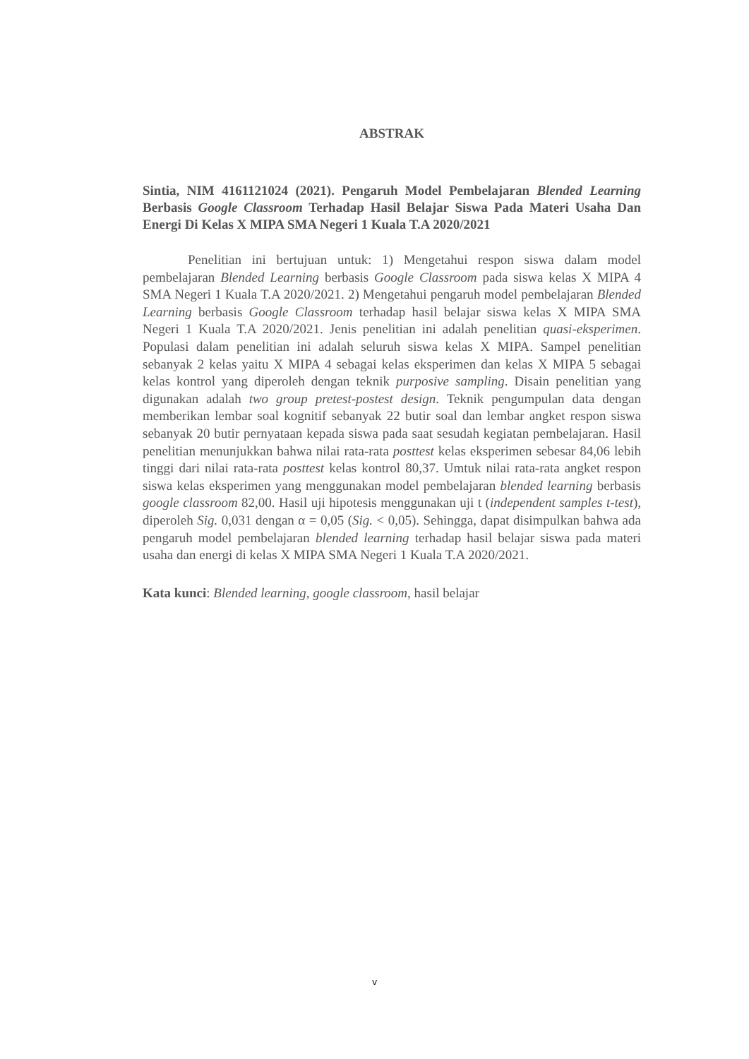ABSTRAK
Sintia, NIM 4161121024 (2021). Pengaruh Model Pembelajaran Blended Learning Berbasis Google Classroom Terhadap Hasil Belajar Siswa Pada Materi Usaha Dan Energi Di Kelas X MIPA SMA Negeri 1 Kuala T.A 2020/2021
Penelitian ini bertujuan untuk: 1) Mengetahui respon siswa dalam model pembelajaran Blended Learning berbasis Google Classroom pada siswa kelas X MIPA 4 SMA Negeri 1 Kuala T.A 2020/2021. 2) Mengetahui pengaruh model pembelajaran Blended Learning berbasis Google Classroom terhadap hasil belajar siswa kelas X MIPA SMA Negeri 1 Kuala T.A 2020/2021. Jenis penelitian ini adalah penelitian quasi-eksperimen. Populasi dalam penelitian ini adalah seluruh siswa kelas X MIPA. Sampel penelitian sebanyak 2 kelas yaitu X MIPA 4 sebagai kelas eksperimen dan kelas X MIPA 5 sebagai kelas kontrol yang diperoleh dengan teknik purposive sampling. Disain penelitian yang digunakan adalah two group pretest-postest design. Teknik pengumpulan data dengan memberikan lembar soal kognitif sebanyak 22 butir soal dan lembar angket respon siswa sebanyak 20 butir pernyataan kepada siswa pada saat sesudah kegiatan pembelajaran. Hasil penelitian menunjukkan bahwa nilai rata-rata posttest kelas eksperimen sebesar 84,06 lebih tinggi dari nilai rata-rata posttest kelas kontrol 80,37. Umtuk nilai rata-rata angket respon siswa kelas eksperimen yang menggunakan model pembelajaran blended learning berbasis google classroom 82,00. Hasil uji hipotesis menggunakan uji t (independent samples t-test), diperoleh Sig. 0,031 dengan α = 0,05 (Sig. < 0,05). Sehingga, dapat disimpulkan bahwa ada pengaruh model pembelajaran blended learning terhadap hasil belajar siswa pada materi usaha dan energi di kelas X MIPA SMA Negeri 1 Kuala T.A 2020/2021.
Kata kunci: Blended learning, google classroom, hasil belajar
v